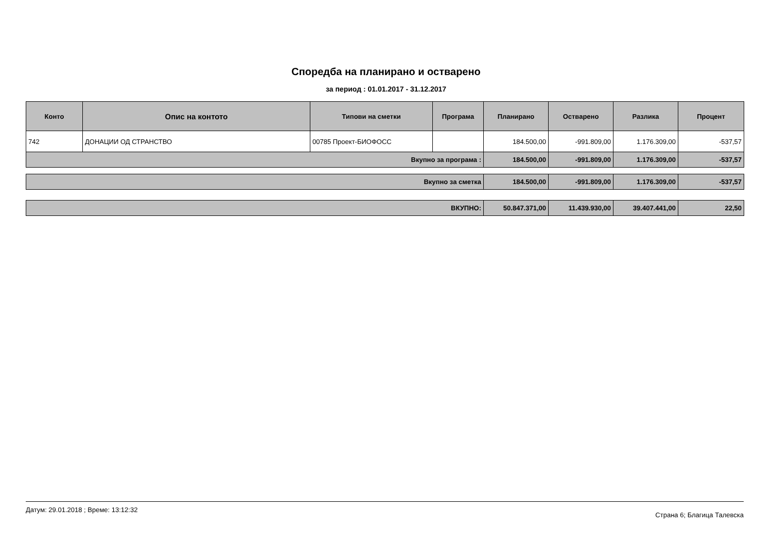Споредба на планирано и остварено
за период : 01.01.2017 - 31.12.2017
| Конто | Опис на контото | Типови на сметки | Програма | Планирано | Остварено | Разлика | Процент |
| --- | --- | --- | --- | --- | --- | --- | --- |
| 742 | ДОНАЦИИ ОД СТРАНСТВО | 00785 Проект-БИОФОСС | | 184.500,00 | -991.809,00 | 1.176.309,00 | -537,57 |
| Вкупно за програма : | | | | 184.500,00 | -991.809,00 | 1.176.309,00 | -537,57 |
| Вкупно за сметка | 184.500,00 | -991.809,00 | 1.176.309,00 | -537,57 |
| ВКУПНО: | 50.847.371,00 | 11.439.930,00 | 39.407.441,00 | 22,50 |
Датум: 29.01.2018 ; Време: 13:12:32 Страна 6; Благица Талевска